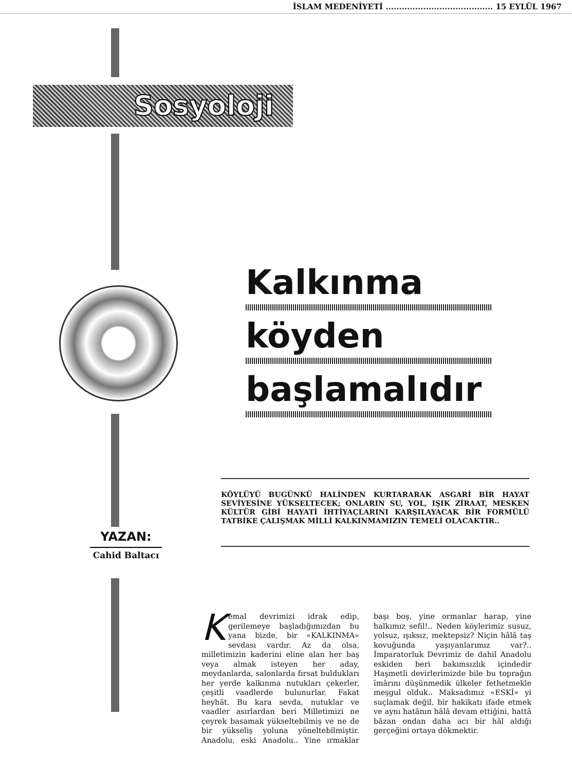İSLAM MEDENİYETİ ........................................ 15 EYLÜL 1967
Sosyoloji
Kalkınma
köyden
başlamalıdır
KÖYLÜYÜ BUGÜNKÜ HALİNDEN KURTARARAK ASGARİ BİR HAYAT SEVİYESİNE YÜKSELTECEK; ONLARIN SU, YOL, IŞIK ZİRAAT, MESKEN KÜLTÜR GİBİ HAYATİ İHTİYAÇLARINI KARŞILAYACAK BİR FORMÜLÜ TATBİKE ÇALIŞMAK MİLLİ KALKINMAMIZIN TEMELİ OLACAKTIR..
YAZAN:
Cahid Baltacı
Kemal devrimizi idrak edip, gerilemeye başladığımızdan bu yana bizde, bir «KALKINMA» sevdası vardır. Az da olsa, milletimizin kaderini eline alan her baş veya almak isteyen her aday, meydanlarda, salonlarda fırsat buldukları her yerde kalkınma nutukları çekerler, çeşitli vaadlerde bulunurlar. Fakat heyhât. Bu kara sevda, nutuklar ve vaadler asırlardan beri Milletimizi ne çeyrek basamak yükseltebilmiş ve ne de bir yükseliş yoluna yöneltebilmiştir. Anadolu, eski Anadolu.. Yine ırmaklar başı boş, yine ormanlar harap, yine halkımız sefil!.. Neden köylerimiz susuz, yolsuz, ışıksız, mektepsiz? Niçin hâlâ taş kovuğunda yaşıyanlarımız var?.. İmparatorluk Devrimiz de dahil Anadolu eskiden beri bakımsızlık içindedir Haşmetli devirlerimizde bile bu toprağın îmârını düşünmedik ülkeler fethetmekle meşgul olduk.. Maksadımız «ESKİ» yi suçlamak değil, bir hakikatı ifade etmek ve aynı hatânın hâlâ devam ettiğini, hattâ bâzan ondan daha acı bir hâl aldığı gerçeğini ortaya dökmektir.